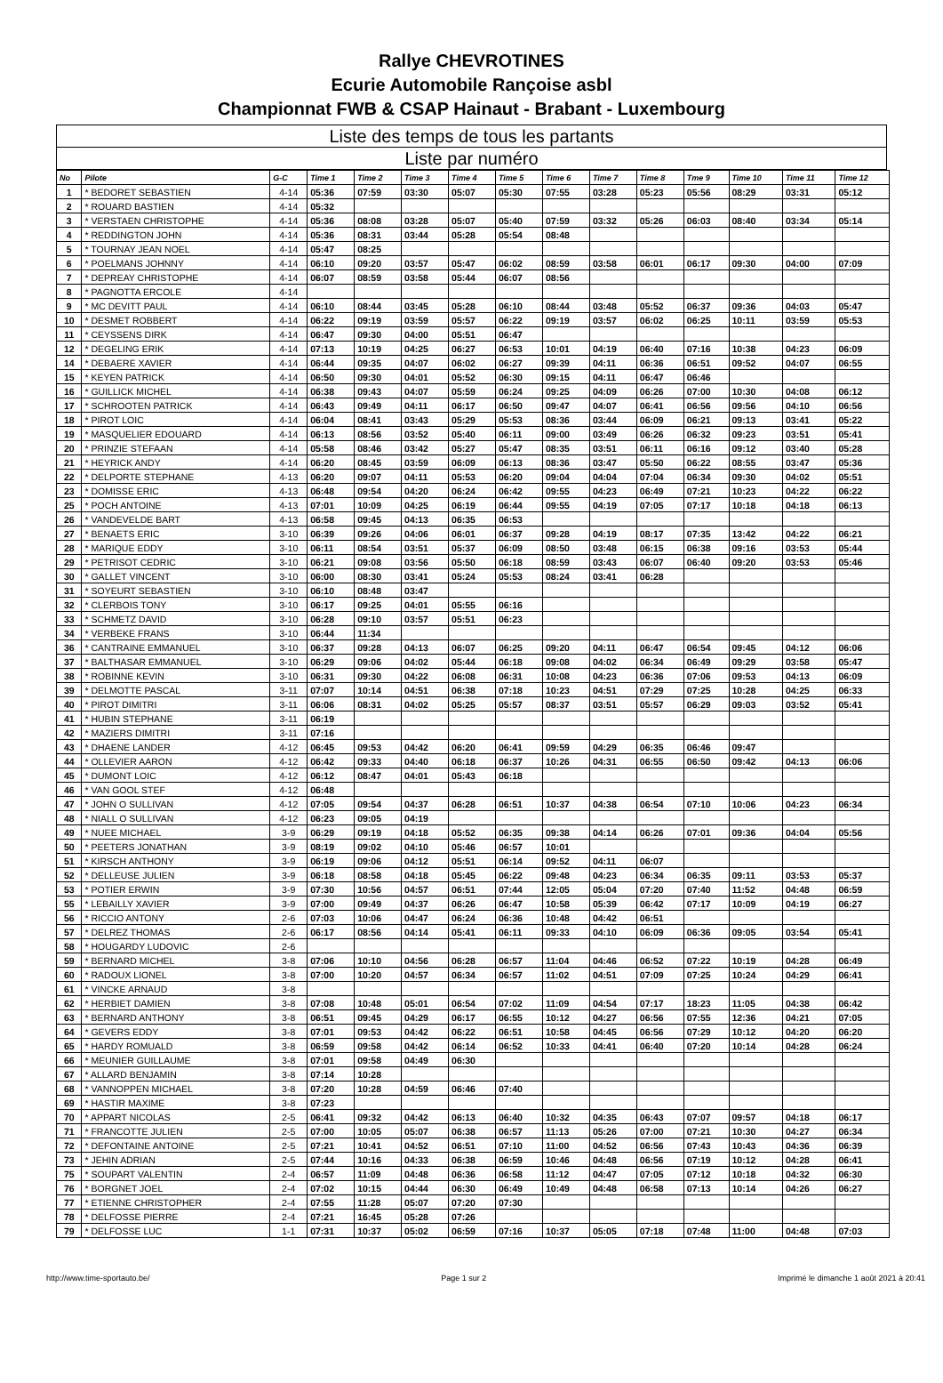Rallye CHEVROTINES
Ecurie Automobile Rançoise asbl
Championnat FWB & CSAP Hainaut - Brabant - Luxembourg
Liste des temps de tous les partants
Liste par numéro
| No | Pilote | G-C | Time 1 | Time 2 | Time 3 | Time 4 | Time 5 | Time 6 | Time 7 | Time 8 | Tme 9 | Time 10 | Time 11 | Time 12 |
| --- | --- | --- | --- | --- | --- | --- | --- | --- | --- | --- | --- | --- | --- | --- |
| 1 | * BEDORET SEBASTIEN | 4-14 | 05:36 | 07:59 | 03:30 | 05:07 | 05:30 | 07:55 | 03:28 | 05:23 | 05:56 | 08:29 | 03:31 | 05:12 |
| 2 | * ROUARD BASTIEN | 4-14 | 05:32 | | | | | | | | | | | |
| 3 | * VERSTAEN CHRISTOPHE | 4-14 | 05:36 | 08:08 | 03:28 | 05:07 | 05:40 | 07:59 | 03:32 | 05:26 | 06:03 | 08:40 | 03:34 | 05:14 |
| 4 | * REDDINGTON JOHN | 4-14 | 05:36 | 08:31 | 03:44 | 05:28 | 05:54 | 08:48 | | | | | | |
| 5 | * TOURNAY JEAN NOEL | 4-14 | 05:47 | 08:25 | | | | | | | | | | |
| 6 | * POELMANS JOHNNY | 4-14 | 06:10 | 09:20 | 03:57 | 05:47 | 06:02 | 08:59 | 03:58 | 06:01 | 06:17 | 09:30 | 04:00 | 07:09 |
| 7 | * DEPREAY CHRISTOPHE | 4-14 | 06:07 | 08:59 | 03:58 | 05:44 | 06:07 | 08:56 | | | | | | |
| 8 | * PAGNOTTA ERCOLE | 4-14 | | | | | | | | | | | | |
| 9 | * MC DEVITT PAUL | 4-14 | 06:10 | 08:44 | 03:45 | 05:28 | 06:10 | 08:44 | 03:48 | 05:52 | 06:37 | 09:36 | 04:03 | 05:47 |
| 10 | * DESMET ROBBERT | 4-14 | 06:22 | 09:19 | 03:59 | 05:57 | 06:22 | 09:19 | 03:57 | 06:02 | 06:25 | 10:11 | 03:59 | 05:53 |
| 11 | * CEYSSENS DIRK | 4-14 | 06:47 | 09:30 | 04:00 | 05:51 | 06:47 | | | | | | | |
| 12 | * DEGELING ERIK | 4-14 | 07:13 | 10:19 | 04:25 | 06:27 | 06:53 | 10:01 | 04:19 | 06:40 | 07:16 | 10:38 | 04:23 | 06:09 |
| 14 | * DEBAERE XAVIER | 4-14 | 06:44 | 09:35 | 04:07 | 06:02 | 06:27 | 09:39 | 04:11 | 06:36 | 06:51 | 09:52 | 04:07 | 06:55 |
| 15 | * KEYEN PATRICK | 4-14 | 06:50 | 09:30 | 04:01 | 05:52 | 06:30 | 09:15 | 04:11 | 06:47 | 06:46 | | | |
| 16 | * GUILLICK MICHEL | 4-14 | 06:38 | 09:43 | 04:07 | 05:59 | 06:24 | 09:25 | 04:09 | 06:26 | 07:00 | 10:30 | 04:08 | 06:12 |
| 17 | * SCHROOTEN PATRICK | 4-14 | 06:43 | 09:49 | 04:11 | 06:17 | 06:50 | 09:47 | 04:07 | 06:41 | 06:56 | 09:56 | 04:10 | 06:56 |
| 18 | * PIROT LOIC | 4-14 | 06:04 | 08:41 | 03:43 | 05:29 | 05:53 | 08:36 | 03:44 | 06:09 | 06:21 | 09:13 | 03:41 | 05:22 |
| 19 | * MASQUELIER EDOUARD | 4-14 | 06:13 | 08:56 | 03:52 | 05:40 | 06:11 | 09:00 | 03:49 | 06:26 | 06:32 | 09:23 | 03:51 | 05:41 |
| 20 | * PRINZIE STEFAAN | 4-14 | 05:58 | 08:46 | 03:42 | 05:27 | 05:47 | 08:35 | 03:51 | 06:11 | 06:16 | 09:12 | 03:40 | 05:28 |
| 21 | * HEYRICK ANDY | 4-14 | 06:20 | 08:45 | 03:59 | 06:09 | 06:13 | 08:36 | 03:47 | 05:50 | 06:22 | 08:55 | 03:47 | 05:36 |
| 22 | * DELPORTE STEPHANE | 4-13 | 06:20 | 09:07 | 04:11 | 05:53 | 06:20 | 09:04 | 04:04 | 07:04 | 06:34 | 09:30 | 04:02 | 05:51 |
| 23 | * DOMISSE ERIC | 4-13 | 06:48 | 09:54 | 04:20 | 06:24 | 06:42 | 09:55 | 04:23 | 06:49 | 07:21 | 10:23 | 04:22 | 06:22 |
| 25 | * POCH ANTOINE | 4-13 | 07:01 | 10:09 | 04:25 | 06:19 | 06:44 | 09:55 | 04:19 | 07:05 | 07:17 | 10:18 | 04:18 | 06:13 |
| 26 | * VANDEVELDE BART | 4-13 | 06:58 | 09:45 | 04:13 | 06:35 | 06:53 | | | | | | | |
| 27 | * BENAETS ERIC | 3-10 | 06:39 | 09:26 | 04:06 | 06:01 | 06:37 | 09:28 | 04:19 | 08:17 | 07:35 | 13:42 | 04:22 | 06:21 |
| 28 | * MARIQUE EDDY | 3-10 | 06:11 | 08:54 | 03:51 | 05:37 | 06:09 | 08:50 | 03:48 | 06:15 | 06:38 | 09:16 | 03:53 | 05:44 |
| 29 | * PETRISOT CEDRIC | 3-10 | 06:21 | 09:08 | 03:56 | 05:50 | 06:18 | 08:59 | 03:43 | 06:07 | 06:40 | 09:20 | 03:53 | 05:46 |
| 30 | * GALLET VINCENT | 3-10 | 06:00 | 08:30 | 03:41 | 05:24 | 05:53 | 08:24 | 03:41 | 06:28 | | | | |
| 31 | * SOYEURT SEBASTIEN | 3-10 | 06:10 | 08:48 | 03:47 | | | | | | | | | |
| 32 | * CLERBOIS TONY | 3-10 | 06:17 | 09:25 | 04:01 | 05:55 | 06:16 | | | | | | | |
| 33 | * SCHMETZ DAVID | 3-10 | 06:28 | 09:10 | 03:57 | 05:51 | 06:23 | | | | | | | |
| 34 | * VERBEKE FRANS | 3-10 | 06:44 | 11:34 | | | | | | | | | | |
| 36 | * CANTRAINE EMMANUEL | 3-10 | 06:37 | 09:28 | 04:13 | 06:07 | 06:25 | 09:20 | 04:11 | 06:47 | 06:54 | 09:45 | 04:12 | 06:06 |
| 37 | * BALTHASAR EMMANUEL | 3-10 | 06:29 | 09:06 | 04:02 | 05:44 | 06:18 | 09:08 | 04:02 | 06:34 | 06:49 | 09:29 | 03:58 | 05:47 |
| 38 | * ROBINNE KEVIN | 3-10 | 06:31 | 09:30 | 04:22 | 06:08 | 06:31 | 10:08 | 04:23 | 06:36 | 07:06 | 09:53 | 04:13 | 06:09 |
| 39 | * DELMOTTE PASCAL | 3-11 | 07:07 | 10:14 | 04:51 | 06:38 | 07:18 | 10:23 | 04:51 | 07:29 | 07:25 | 10:28 | 04:25 | 06:33 |
| 40 | * PIROT DIMITRI | 3-11 | 06:06 | 08:31 | 04:02 | 05:25 | 05:57 | 08:37 | 03:51 | 05:57 | 06:29 | 09:03 | 03:52 | 05:41 |
| 41 | * HUBIN STEPHANE | 3-11 | 06:19 | | | | | | | | | | | |
| 42 | * MAZIERS DIMITRI | 3-11 | 07:16 | | | | | | | | | | | |
| 43 | * DHAENE LANDER | 4-12 | 06:45 | 09:53 | 04:42 | 06:20 | 06:41 | 09:59 | 04:29 | 06:35 | 06:46 | 09:47 | | |
| 44 | * OLLEVIER AARON | 4-12 | 06:42 | 09:33 | 04:40 | 06:18 | 06:37 | 10:26 | 04:31 | 06:55 | 06:50 | 09:42 | 04:13 | 06:06 |
| 45 | * DUMONT LOIC | 4-12 | 06:12 | 08:47 | 04:01 | 05:43 | 06:18 | | | | | | | |
| 46 | * VAN GOOL STEF | 4-12 | 06:48 | | | | | | | | | | | |
| 47 | * JOHN O SULLIVAN | 4-12 | 07:05 | 09:54 | 04:37 | 06:28 | 06:51 | 10:37 | 04:38 | 06:54 | 07:10 | 10:06 | 04:23 | 06:34 |
| 48 | * NIALL O SULLIVAN | 4-12 | 06:23 | 09:05 | 04:19 | | | | | | | | | |
| 49 | * NUEE MICHAEL | 3-9 | 06:29 | 09:19 | 04:18 | 05:52 | 06:35 | 09:38 | 04:14 | 06:26 | 07:01 | 09:36 | 04:04 | 05:56 |
| 50 | * PEETERS JONATHAN | 3-9 | 08:19 | 09:02 | 04:10 | 05:46 | 06:57 | 10:01 | | | | | | |
| 51 | * KIRSCH ANTHONY | 3-9 | 06:19 | 09:06 | 04:12 | 05:51 | 06:14 | 09:52 | 04:11 | 06:07 | | | | |
| 52 | * DELLEUSE JULIEN | 3-9 | 06:18 | 08:58 | 04:18 | 05:45 | 06:22 | 09:48 | 04:23 | 06:34 | 06:35 | 09:11 | 03:53 | 05:37 |
| 53 | * POTIER ERWIN | 3-9 | 07:30 | 10:56 | 04:57 | 06:51 | 07:44 | 12:05 | 05:04 | 07:20 | 07:40 | 11:52 | 04:48 | 06:59 |
| 55 | * LEBAILLY XAVIER | 3-9 | 07:00 | 09:49 | 04:37 | 06:26 | 06:47 | 10:58 | 05:39 | 06:42 | 07:17 | 10:09 | 04:19 | 06:27 |
| 56 | * RICCIO ANTONY | 2-6 | 07:03 | 10:06 | 04:47 | 06:24 | 06:36 | 10:48 | 04:42 | 06:51 | | | | |
| 57 | * DELREZ THOMAS | 2-6 | 06:17 | 08:56 | 04:14 | 05:41 | 06:11 | 09:33 | 04:10 | 06:09 | 06:36 | 09:05 | 03:54 | 05:41 |
| 58 | * HOUGARDY LUDOVIC | 2-6 | | | | | | | | | | | | |
| 59 | * BERNARD MICHEL | 3-8 | 07:06 | 10:10 | 04:56 | 06:28 | 06:57 | 11:04 | 04:46 | 06:52 | 07:22 | 10:19 | 04:28 | 06:49 |
| 60 | * RADOUX LIONEL | 3-8 | 07:00 | 10:20 | 04:57 | 06:34 | 06:57 | 11:02 | 04:51 | 07:09 | 07:25 | 10:24 | 04:29 | 06:41 |
| 61 | * VINCKE ARNAUD | 3-8 | | | | | | | | | | | | |
| 62 | * HERBIET DAMIEN | 3-8 | 07:08 | 10:48 | 05:01 | 06:54 | 07:02 | 11:09 | 04:54 | 07:17 | 18:23 | 11:05 | 04:38 | 06:42 |
| 63 | * BERNARD ANTHONY | 3-8 | 06:51 | 09:45 | 04:29 | 06:17 | 06:55 | 10:12 | 04:27 | 06:56 | 07:55 | 12:36 | 04:21 | 07:05 |
| 64 | * GEVERS EDDY | 3-8 | 07:01 | 09:53 | 04:42 | 06:22 | 06:51 | 10:58 | 04:45 | 06:56 | 07:29 | 10:12 | 04:20 | 06:20 |
| 65 | * HARDY ROMUALD | 3-8 | 06:59 | 09:58 | 04:42 | 06:14 | 06:52 | 10:33 | 04:41 | 06:40 | 07:20 | 10:14 | 04:28 | 06:24 |
| 66 | * MEUNIER GUILLAUME | 3-8 | 07:01 | 09:58 | 04:49 | 06:30 | | | | | | | | |
| 67 | * ALLARD BENJAMIN | 3-8 | 07:14 | 10:28 | | | | | | | | | | |
| 68 | * VANNOPPEN MICHAEL | 3-8 | 07:20 | 10:28 | 04:59 | 06:46 | 07:40 | | | | | | | |
| 69 | * HASTIR MAXIME | 3-8 | 07:23 | | | | | | | | | | | |
| 70 | * APPART NICOLAS | 2-5 | 06:41 | 09:32 | 04:42 | 06:13 | 06:40 | 10:32 | 04:35 | 06:43 | 07:07 | 09:57 | 04:18 | 06:17 |
| 71 | * FRANCOTTE JULIEN | 2-5 | 07:00 | 10:05 | 05:07 | 06:38 | 06:57 | 11:13 | 05:26 | 07:00 | 07:21 | 10:30 | 04:27 | 06:34 |
| 72 | * DEFONTAINE ANTOINE | 2-5 | 07:21 | 10:41 | 04:52 | 06:51 | 07:10 | 11:00 | 04:52 | 06:56 | 07:43 | 10:43 | 04:36 | 06:39 |
| 73 | * JEHIN ADRIAN | 2-5 | 07:44 | 10:16 | 04:33 | 06:38 | 06:59 | 10:46 | 04:48 | 06:56 | 07:19 | 10:12 | 04:28 | 06:41 |
| 75 | * SOUPART VALENTIN | 2-4 | 06:57 | 11:09 | 04:48 | 06:36 | 06:58 | 11:12 | 04:47 | 07:05 | 07:12 | 10:18 | 04:32 | 06:30 |
| 76 | * BORGNET JOEL | 2-4 | 07:02 | 10:15 | 04:44 | 06:30 | 06:49 | 10:49 | 04:48 | 06:58 | 07:13 | 10:14 | 04:26 | 06:27 |
| 77 | * ETIENNE CHRISTOPHER | 2-4 | 07:55 | 11:28 | 05:07 | 07:20 | 07:30 | | | | | | | |
| 78 | * DELFOSSE PIERRE | 2-4 | 07:21 | 16:45 | 05:28 | 07:26 | | | | | | | | |
| 79 | * DELFOSSE LUC | 1-1 | 07:31 | 10:37 | 05:02 | 06:59 | 07:16 | 10:37 | 05:05 | 07:18 | 07:48 | 11:00 | 04:48 | 07:03 |
http://www.time-sportauto.be/ Page 1 sur 2 Imprimé le dimanche 1 août 2021 à 20:41